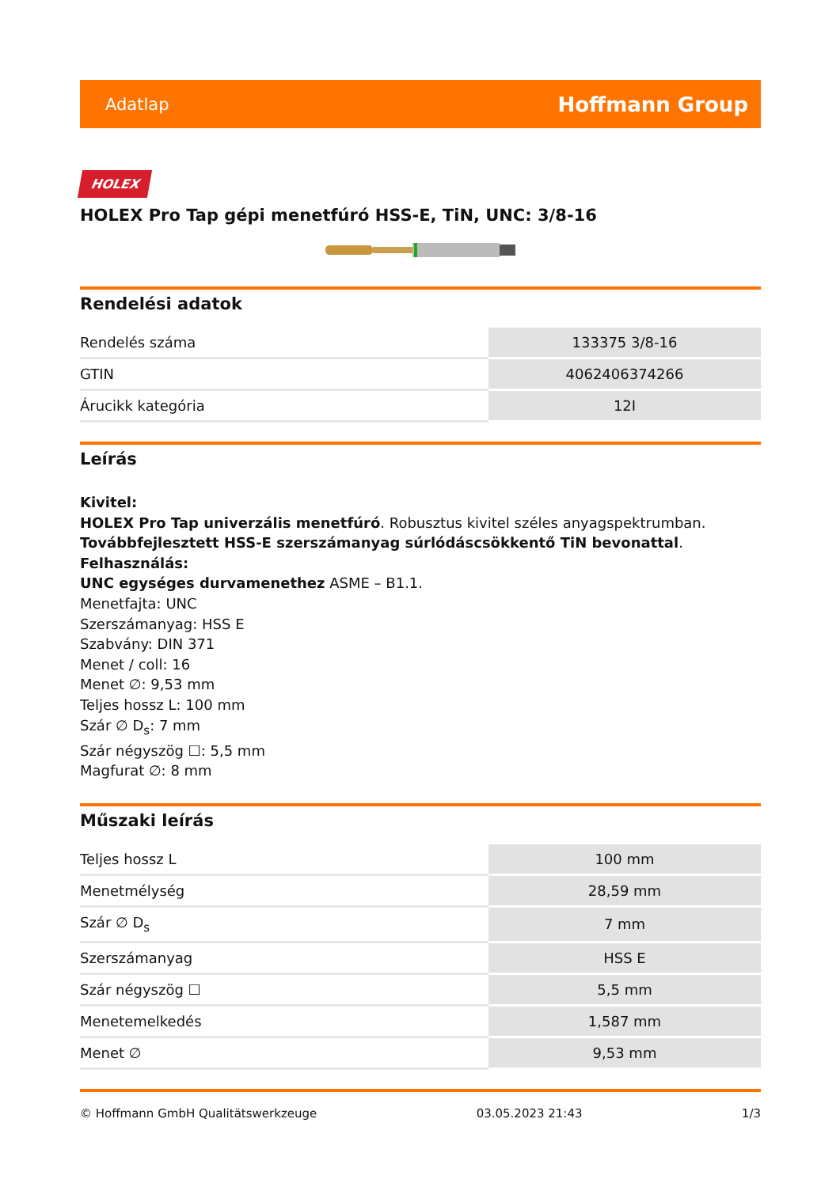Adatlap Hoffmann Group
HOLEX
HOLEX Pro Tap gépi menetfúró HSS-E, TiN, UNC: 3/8-16
Rendelési adatok
| Rendelés száma | 133375 3/8-16 |
| GTIN | 4062406374266 |
| Árucikk kategória | 12I |
Leírás
Kivitel:
HOLEX Pro Tap univerzális menetfúró. Robusztus kivitel széles anyagspektrumban.
Továbbfejlesztett HSS-E szerszámanyag súrlódáscsökkentő TiN bevonattal.
Felhasználás:
UNC egységes durvamenethez ASME – B1.1.
Menetfajta: UNC
Szerszámanyag: HSS E
Szabvány: DIN 371
Menet / coll: 16
Menet ∅: 9,53 mm
Teljes hossz L: 100 mm
Szár ∅ D<sub>s</sub>: 7 mm
Szár négyszög ☐: 5,5 mm
Magfurat ∅: 8 mm
Műszaki leírás
| Teljes hossz L | 100 mm |
| Menetmélység | 28,59 mm |
| Szár ∅ D<sub>s</sub> | 7 mm |
| Szerszámanyag | HSS E |
| Szár négyszög ☐ | 5,5 mm |
| Menetemelkedés | 1,587 mm |
| Menet ∅ | 9,53 mm |
© Hoffmann GmbH Qualitätswerkzeuge 03.05.2023 21:43 1/3